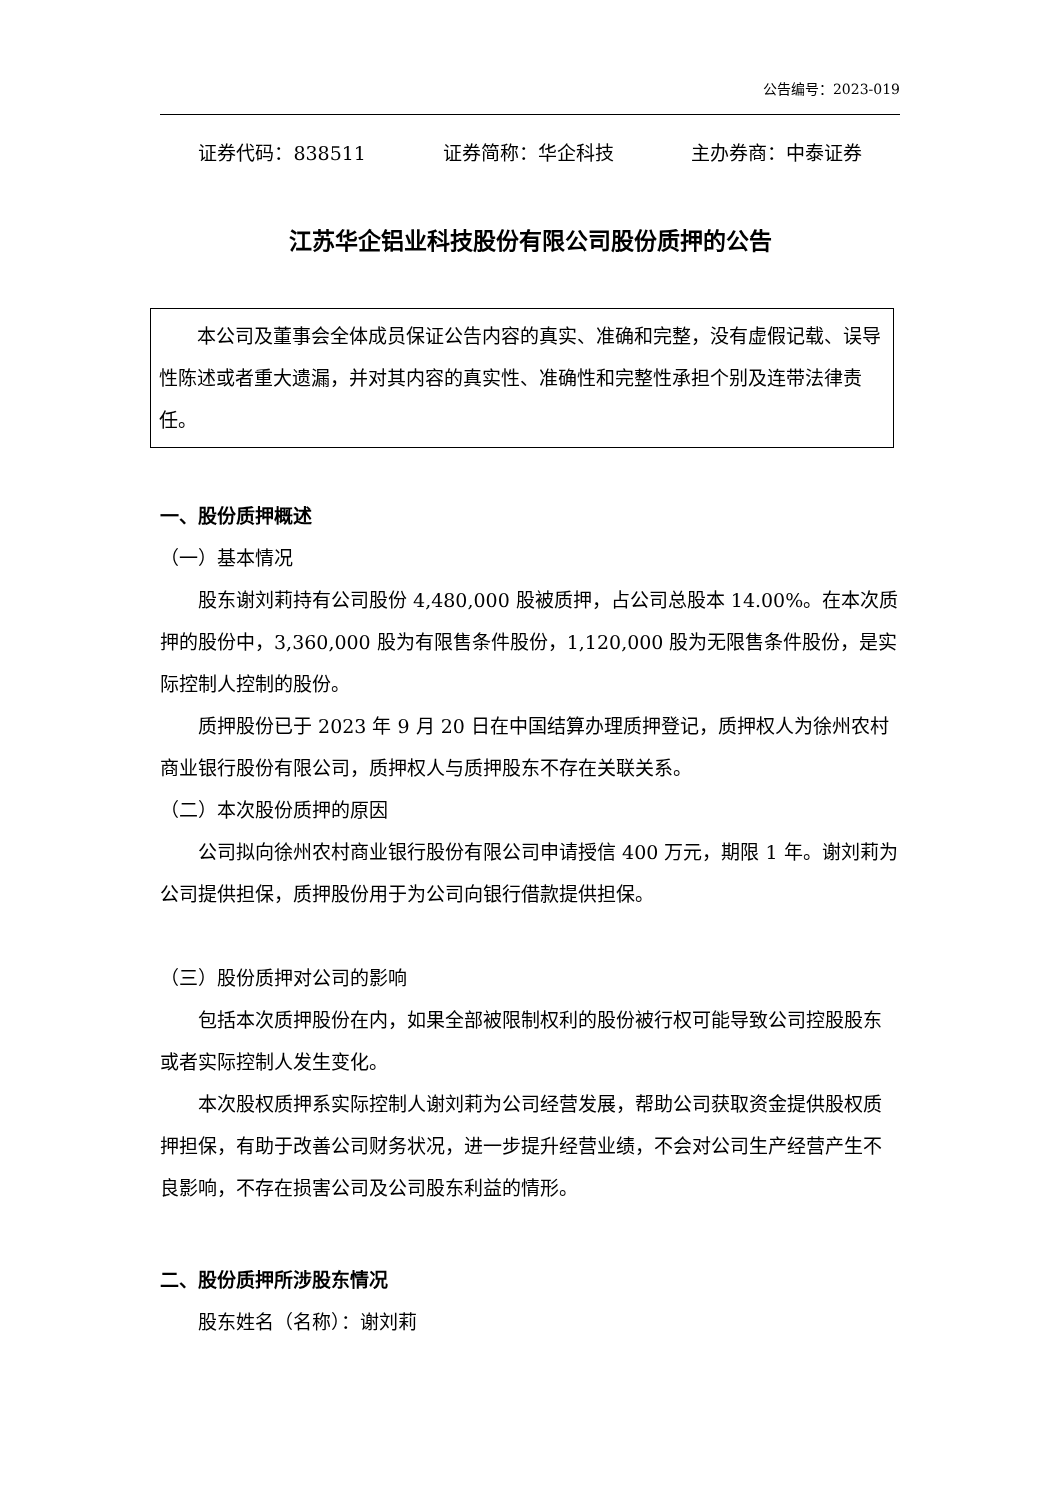公告编号：2023-019
证券代码：838511 证券简称：华企科技 主办券商：中泰证券
江苏华企铝业科技股份有限公司股份质押的公告
本公司及董事会全体成员保证公告内容的真实、准确和完整，没有虚假记载、误导性陈述或者重大遗漏，并对其内容的真实性、准确性和完整性承担个别及连带法律责任。
一、股份质押概述
（一）基本情况
股东谢刘莉持有公司股份 4,480,000 股被质押，占公司总股本 14.00%。在本次质押的股份中，3,360,000 股为有限售条件股份，1,120,000 股为无限售条件股份，是实际控制人控制的股份。
质押股份已于 2023 年 9 月 20 日在中国结算办理质押登记，质押权人为徐州农村商业银行股份有限公司，质押权人与质押股东不存在关联关系。
（二）本次股份质押的原因
公司拟向徐州农村商业银行股份有限公司申请授信 400 万元，期限 1 年。谢刘莉为公司提供担保，质押股份用于为公司向银行借款提供担保。
（三）股份质押对公司的影响
包括本次质押股份在内，如果全部被限制权利的股份被行权可能导致公司控股股东或者实际控制人发生变化。
本次股权质押系实际控制人谢刘莉为公司经营发展，帮助公司获取资金提供股权质押担保，有助于改善公司财务状况，进一步提升经营业绩，不会对公司生产经营产生不良影响，不存在损害公司及公司股东利益的情形。
二、股份质押所涉股东情况
股东姓名（名称）：谢刘莉